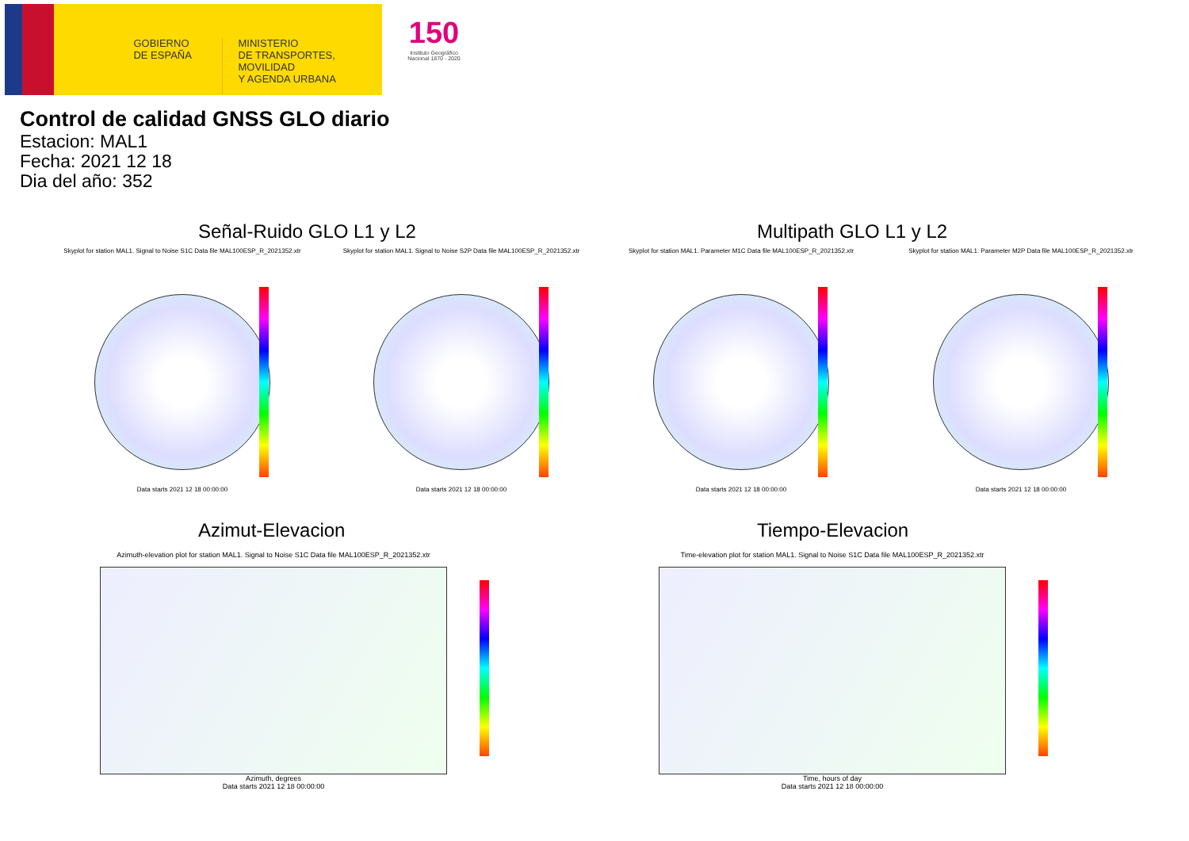GOBIERNO
DE ESPAÑA
MINISTERIO
DE TRANSPORTES, MOVILIDAD
Y AGENDA URBANA
150
Instituto Geográfico Nacional 1870 - 2020
Control de calidad GNSS GLO diario
Estacion: MAL1
Fecha: 2021 12 18
Dia del año: 352
Señal-Ruido GLO L1 y L2 Multipath GLO L1 y L2
Skyplot for station MAL1. Signal to Noise S1C Data file MAL100ESP_R_2021352.xtr
Data starts 2021 12 18 00:00:00
Skyplot for station MAL1. Signal to Noise S2P Data file MAL100ESP_R_2021352.xtr
Data starts 2021 12 18 00:00:00
Skyplot for station MAL1. Parameter M1C Data file MAL100ESP_R_2021352.xtr
Data starts 2021 12 18 00:00:00
Skyplot for station MAL1. Parameter M2P Data file MAL100ESP_R_2021352.xtr
Data starts 2021 12 18 00:00:00
Azimut-Elevacion Tiempo-Elevacion
Azimuth-elevation plot for station MAL1. Signal to Noise S1C Data file MAL100ESP_R_2021352.xtr
Azimuth, degrees
Data starts 2021 12 18 00:00:00
Time-elevation plot for station MAL1. Signal to Noise S1C Data file MAL100ESP_R_2021352.xtr
Time, hours of day
Data starts 2021 12 18 00:00:00